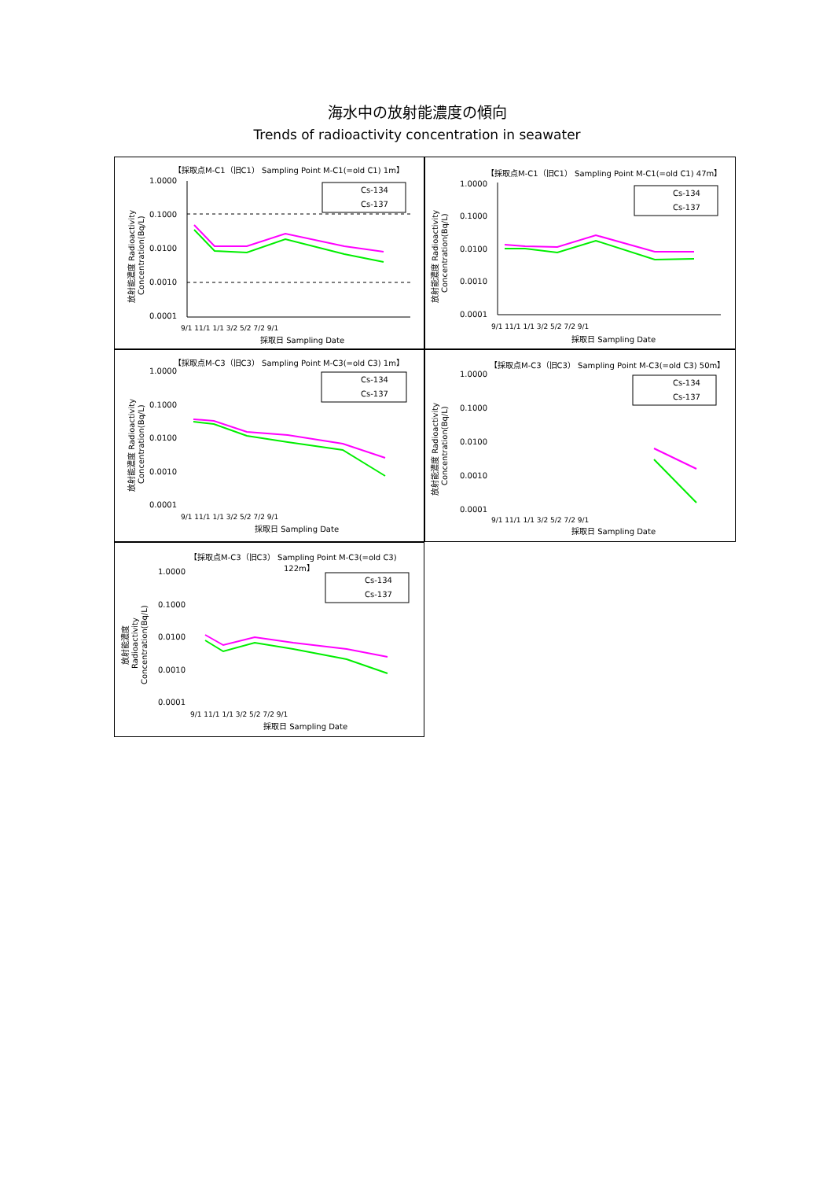海水中の放射能濃度の傾向
Trends of radioactivity concentration in seawater
【採取点M-C1（旧C1） Sampling Point M-C1(=old C1) 1m】
1.0000
0.1000
0.0100
0.0010
0.0001
Cs-134
Cs-137
9/1 11/1 1/1 3/2 5/2 7/2 9/1
採取日 Sampling Date
放射能濃度 Radioactivity
Concentration(Bq/L)
【採取点M-C1（旧C1） Sampling Point M-C1(=old C1) 47m】
1.0000
0.1000
0.0100
0.0010
0.0001
Cs-134
Cs-137
9/1 11/1 1/1 3/2 5/2 7/2 9/1
採取日 Sampling Date
放射能濃度 Radioactivity
Concentration(Bq/L)
【採取点M-C3（旧C3） Sampling Point M-C3(=old C3) 1m】
1.0000
0.1000
0.0100
0.0010
0.0001
Cs-134
Cs-137
9/1 11/1 1/1 3/2 5/2 7/2 9/1
採取日 Sampling Date
放射能濃度 Radioactivity
Concentration(Bq/L)
【採取点M-C3（旧C3） Sampling Point M-C3(=old C3) 50m】
1.0000
0.1000
0.0100
0.0010
0.0001
Cs-134
Cs-137
9/1 11/1 1/1 3/2 5/2 7/2 9/1
採取日 Sampling Date
放射能濃度 Radioactivity
Concentration(Bq/L)
【採取点M-C3（旧C3） Sampling Point M-C3(=old C3)
122m】
1.0000
0.1000
0.0100
0.0010
0.0001
Cs-134
Cs-137
9/1 11/1 1/1 3/2 5/2 7/2 9/1
採取日 Sampling Date
放射能濃度
Radioactivity
Concentration(Bq/L)